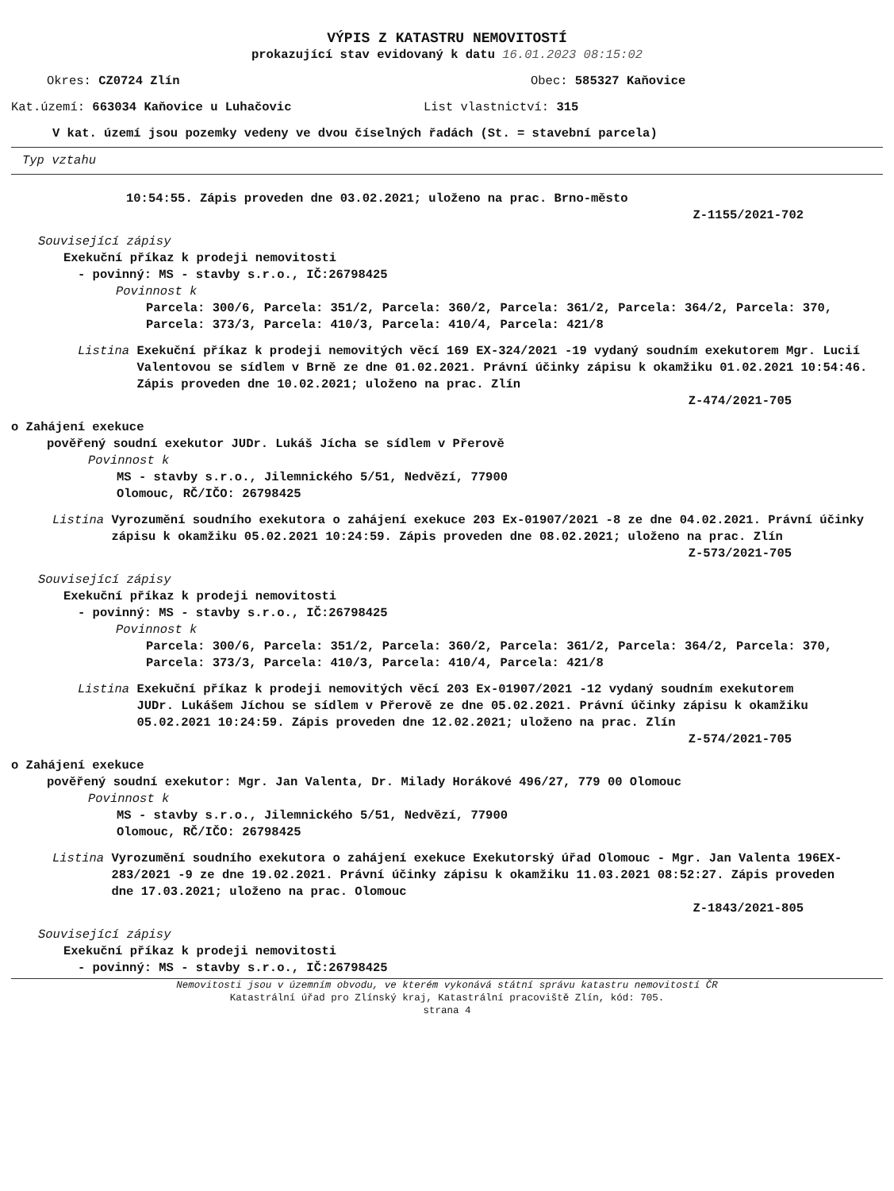VÝPIS Z KATASTRU NEMOVITOSTÍ
prokazující stav evidovaný k datu 16.01.2023 08:15:02
Okres: CZ0724 Zlín Obec: 585327 Kaňovice
Kat.území: 663034 Kaňovice u Luhačovic List vlastnictví: 315
V kat. území jsou pozemky vedeny ve dvou číselných řadách (St. = stavební parcela)
Typ vztahu
10:54:55. Zápis proveden dne 03.02.2021; uloženo na prac. Brno-město
Z-1155/2021-702
Související zápisy
Exekuční příkaz k prodeji nemovitosti
- povinný: MS - stavby s.r.o., IČ:26798425
Povinnost k
Parcela: 300/6, Parcela: 351/2, Parcela: 360/2, Parcela: 361/2, Parcela: 364/2, Parcela: 370, Parcela: 373/3, Parcela: 410/3, Parcela: 410/4, Parcela: 421/8
Listina Exekuční příkaz k prodeji nemovitých věcí 169 EX-324/2021 -19 vydaný soudním exekutorem Mgr. Lucií Valentovou se sídlem v Brně ze dne 01.02.2021. Právní účinky zápisu k okamžiku 01.02.2021 10:54:46. Zápis proveden dne 10.02.2021; uloženo na prac. Zlín
Z-474/2021-705
o Zahájení exekuce
pověřený soudní exekutor JUDr. Lukáš Jícha se sídlem v Přerově
Povinnost k
MS - stavby s.r.o., Jilemnického 5/51, Nedvězí, 77900
Olomouc, RČ/IČO: 26798425
Listina Vyrozumění soudního exekutora o zahájení exekuce 203 Ex-01907/2021 -8 ze dne 04.02.2021. Právní účinky zápisu k okamžiku 05.02.2021 10:24:59. Zápis proveden dne 08.02.2021; uloženo na prac. Zlín
Z-573/2021-705
Související zápisy
Exekuční příkaz k prodeji nemovitosti
- povinný: MS - stavby s.r.o., IČ:26798425
Povinnost k
Parcela: 300/6, Parcela: 351/2, Parcela: 360/2, Parcela: 361/2, Parcela: 364/2, Parcela: 370, Parcela: 373/3, Parcela: 410/3, Parcela: 410/4, Parcela: 421/8
Listina Exekuční příkaz k prodeji nemovitých věcí 203 Ex-01907/2021 -12 vydaný soudním exekutorem JUDr. Lukášem Jíchou se sídlem v Přerově ze dne 05.02.2021. Právní účinky zápisu k okamžiku 05.02.2021 10:24:59. Zápis proveden dne 12.02.2021; uloženo na prac. Zlín
Z-574/2021-705
o Zahájení exekuce
pověřený soudní exekutor: Mgr. Jan Valenta, Dr. Milady Horákové 496/27, 779 00 Olomouc
Povinnost k
MS - stavby s.r.o., Jilemnického 5/51, Nedvězí, 77900
Olomouc, RČ/IČO: 26798425
Listina Vyrozumění soudního exekutora o zahájení exekuce Exekutorský úřad Olomouc - Mgr. Jan Valenta 196EX-283/2021 -9 ze dne 19.02.2021. Právní účinky zápisu k okamžiku 11.03.2021 08:52:27. Zápis proveden dne 17.03.2021; uloženo na prac. Olomouc
Z-1843/2021-805
Související zápisy
Exekuční příkaz k prodeji nemovitosti
- povinný: MS - stavby s.r.o., IČ:26798425
Nemovitosti jsou v územním obvodu, ve kterém vykonává státní správu katastru nemovitostí ČR
Katastrální úřad pro Zlínský kraj, Katastrální pracoviště Zlín, kód: 705.
strana 4